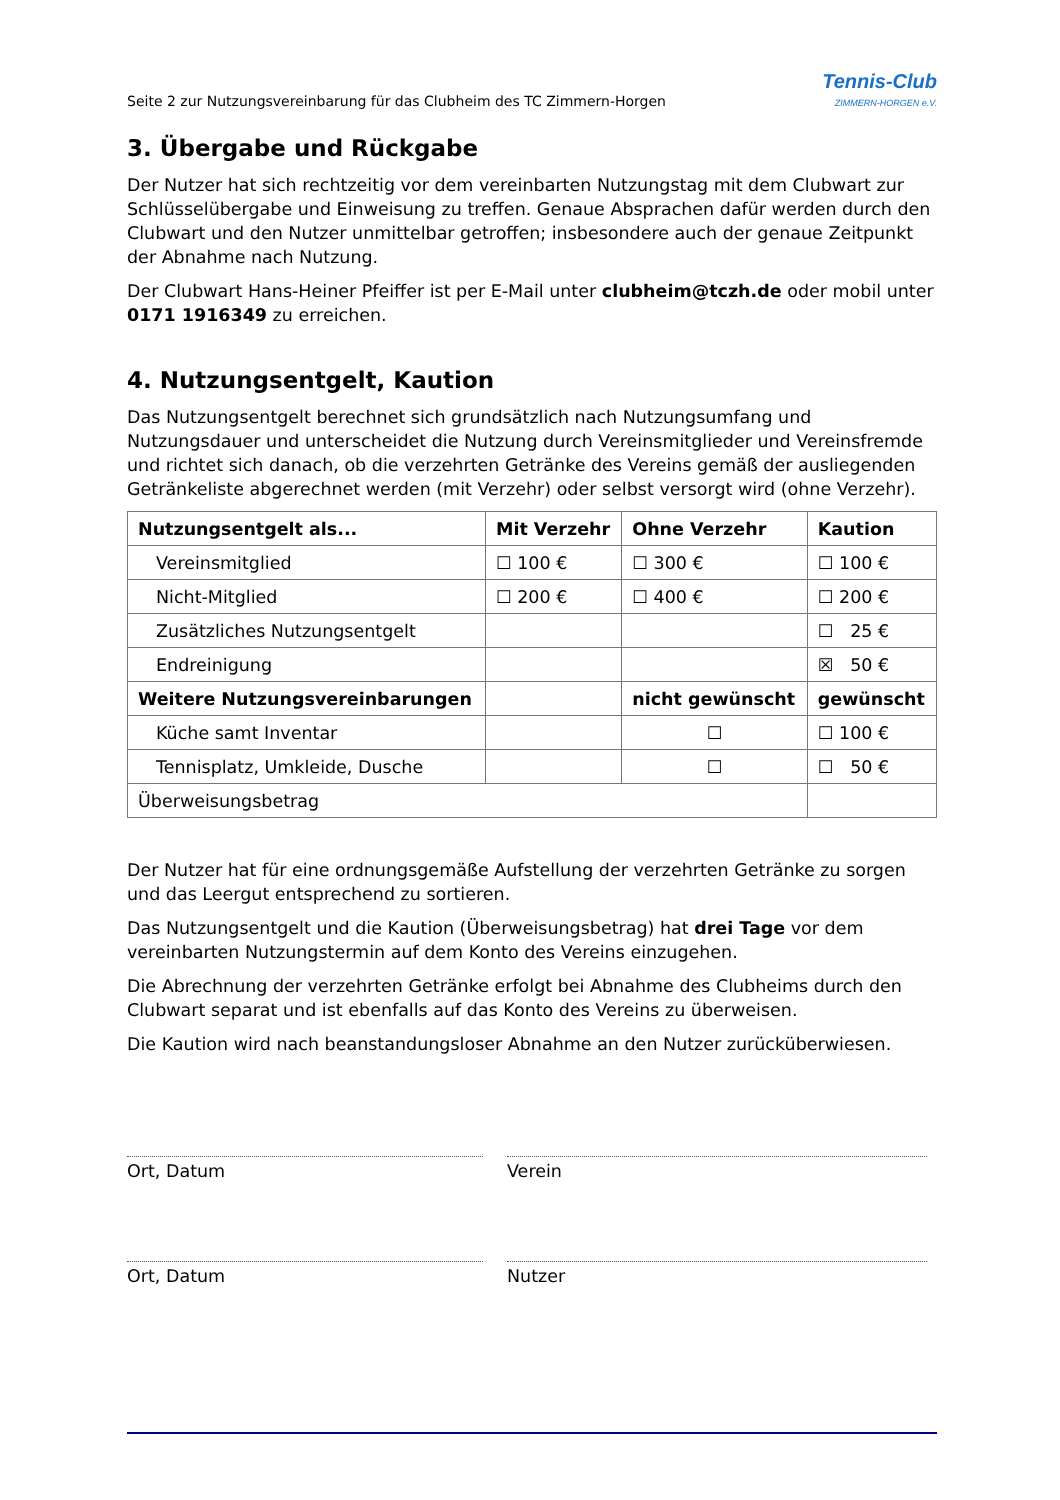Seite 2 zur Nutzungsvereinbarung für das Clubheim des TC Zimmern-Horgen
Tennis-Club
ZIMMERN-HORGEN e.V.
3. Übergabe und Rückgabe
Der Nutzer hat sich rechtzeitig vor dem vereinbarten Nutzungstag mit dem Clubwart zur Schlüsselübergabe und Einweisung zu treffen. Genaue Absprachen dafür werden durch den Clubwart und den Nutzer unmittelbar getroffen; insbesondere auch der genaue Zeitpunkt der Abnahme nach Nutzung.
Der Clubwart Hans-Heiner Pfeiffer ist per E-Mail unter clubheim@tczh.de oder mobil unter 0171 1916349 zu erreichen.
4. Nutzungsentgelt, Kaution
Das Nutzungsentgelt berechnet sich grundsätzlich nach Nutzungsumfang und Nutzungsdauer und unterscheidet die Nutzung durch Vereinsmitglieder und Vereinsfremde und richtet sich danach, ob die verzehrten Getränke des Vereins gemäß der ausliegenden Getränkeliste abgerechnet werden (mit Verzehr) oder selbst versorgt wird (ohne Verzehr).
| Nutzungsentgelt als... | Mit Verzehr | Ohne Verzehr | Kaution |
| --- | --- | --- | --- |
| Vereinsmitglied | ☐ 100 € | ☐ 300 € | ☐ 100 € |
| Nicht-Mitglied | ☐ 200 € | ☐ 400 € | ☐ 200 € |
| Zusätzliches Nutzungsentgelt | | | ☐ 25 € |
| Endreinigung | | | ☒ 50 € |
| Weitere Nutzungsvereinbarungen | | nicht gewünscht | gewünscht |
| Küche samt Inventar | | ☐ | ☐ 100 € |
| Tennisplatz, Umkleide, Dusche | | ☐ | ☐ 50 € |
| Überweisungsbetrag | | | |
Der Nutzer hat für eine ordnungsgemäße Aufstellung der verzehrten Getränke zu sorgen und das Leergut entsprechend zu sortieren.
Das Nutzungsentgelt und die Kaution (Überweisungsbetrag) hat drei Tage vor dem vereinbarten Nutzungstermin auf dem Konto des Vereins einzugehen.
Die Abrechnung der verzehrten Getränke erfolgt bei Abnahme des Clubheims durch den Clubwart separat und ist ebenfalls auf das Konto des Vereins zu überweisen.
Die Kaution wird nach beanstandungsloser Abnahme an den Nutzer zurücküberwiesen.
Ort, Datum Verein
Ort, Datum Nutzer